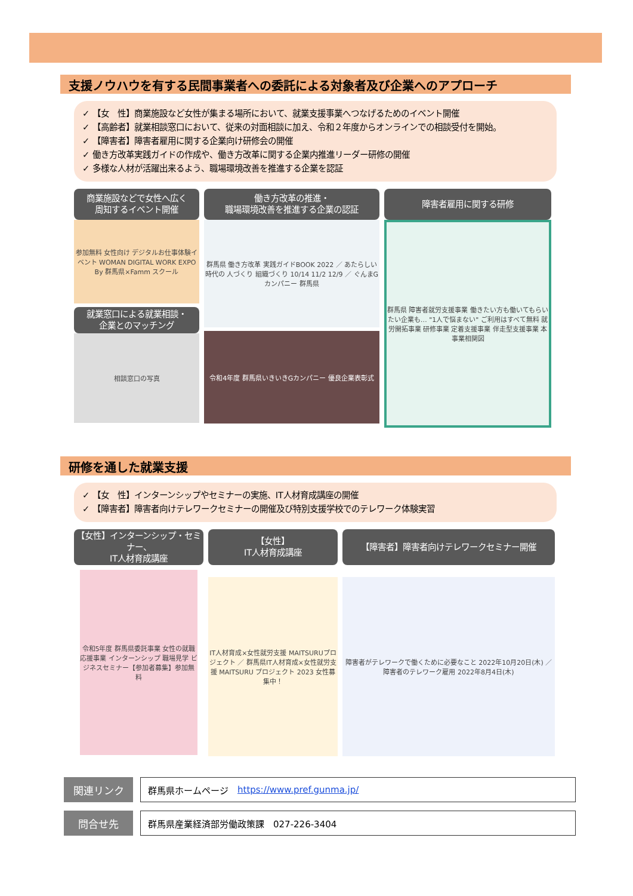支援ノウハウを有する民間事業者への委託による対象者及び企業へのアプローチ
✓ 【女　性】商業施設など女性が集まる場所において、就業支援事業へつなげるためのイベント開催
✓ 【高齢者】就業相談窓口において、従来の対面相談に加え、令和２年度からオンラインでの相談受付を開始。
✓ 【障害者】障害者雇用に関する企業向け研修会の開催
✓ 働き方改革実践ガイドの作成や、働き方改革に関する企業内推進リーダー研修の開催
✓ 多様な人材が活躍出来るよう、職場環境改善を推進する企業を認証
商業施設などで女性へ広く
周知するイベント開催
参加無料 女性向け デジタルお仕事体験イベント WOMAN DIGITAL WORK EXPO By 群馬県×Famm スクール
就業窓口による就業相談・
企業とのマッチング
相談窓口の写真
働き方改革の推進・
職場環境改善を推進する企業の認証
群馬県 働き方改革 実践ガイドBOOK 2022 ／ あたらしい時代の 人づくり 組織づくり 10/14 11/2 12/9 ／ ぐんまGカンパニー 群馬県
令和4年度 群馬県いきいきGカンパニー 優良企業表彰式
障害者雇用に関する研修
群馬県 障害者就労支援事業 働きたい方も働いてもらいたい企業も… "1人で悩まない" ご利用はすべて無料 就労開拓事業 研修事業 定着支援事業 伴走型支援事業 本事業相関図
研修を通した就業支援
✓ 【女　性】インターンシップやセミナーの実施、IT人材育成講座の開催
✓ 【障害者】障害者向けテレワークセミナーの開催及び特別支援学校でのテレワーク体験実習
【女性】インターンシップ・セミナー、
IT人材育成講座
令和5年度 群馬県委託事業 女性の就職応援事業 インターンシップ 職場見学 ビジネスセミナー【参加者募集】参加無料
【女性】
IT人材育成講座
IT人材育成×女性就労支援 MAITSURUプロジェクト ／ 群馬県IT人材育成×女性就労支援 MAITSURU プロジェクト 2023 女性募集中！
【障害者】障害者向けテレワークセミナー開催
障害者がテレワークで働くために必要なこと 2022年10月20日(木) ／ 障害者のテレワーク雇用 2022年8月4日(木)
関連リンク
群馬県ホームページ　https://www.pref.gunma.jp/
問合せ先
群馬県産業経済部労働政策課　027-226-3404